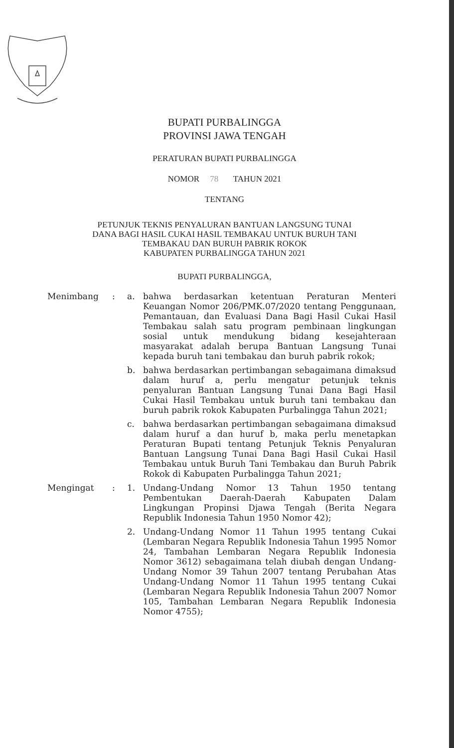BUPATI PURBALINGGA
PROVINSI JAWA TENGAH
PERATURAN BUPATI PURBALINGGA
NOMOR 78 TAHUN 2021
TENTANG
PETUNJUK TEKNIS PENYALURAN BANTUAN LANGSUNG TUNAI
DANA BAGI HASIL CUKAI HASIL TEMBAKAU UNTUK BURUH TANI
TEMBAKAU DAN BURUH PABRIK ROKOK
KABUPATEN PURBALINGGA TAHUN 2021
BUPATI PURBALINGGA,
| Menimbang | : | a. | bahwa berdasarkan ketentuan Peraturan Menteri Keuangan Nomor 206/PMK.07/2020 tentang Penggunaan, Pemantauan, dan Evaluasi Dana Bagi Hasil Cukai Hasil Tembakau salah satu program pembinaan lingkungan sosial untuk mendukung bidang kesejahteraan masyarakat adalah berupa Bantuan Langsung Tunai kepada buruh tani tembakau dan buruh pabrik rokok; |
| | | b. | bahwa berdasarkan pertimbangan sebagaimana dimaksud dalam huruf a, perlu mengatur petunjuk teknis penyaluran Bantuan Langsung Tunai Dana Bagi Hasil Cukai Hasil Tembakau untuk buruh tani tembakau dan buruh pabrik rokok Kabupaten Purbalingga Tahun 2021; |
| | | c. | bahwa berdasarkan pertimbangan sebagaimana dimaksud dalam huruf a dan huruf b, maka perlu menetapkan Peraturan Bupati tentang Petunjuk Teknis Penyaluran Bantuan Langsung Tunai Dana Bagi Hasil Cukai Hasil Tembakau untuk Buruh Tani Tembakau dan Buruh Pabrik Rokok di Kabupaten Purbalingga Tahun 2021; |
| Mengingat | : | 1. | Undang-Undang Nomor 13 Tahun 1950 tentang Pembentukan Daerah-Daerah Kabupaten Dalam Lingkungan Propinsi Djawa Tengah (Berita Negara Republik Indonesia Tahun 1950 Nomor 42); |
| | | 2. | Undang-Undang Nomor 11 Tahun 1995 tentang Cukai (Lembaran Negara Republik Indonesia Tahun 1995 Nomor 24, Tambahan Lembaran Negara Republik Indonesia Nomor 3612) sebagaimana telah diubah dengan Undang-Undang Nomor 39 Tahun 2007 tentang Perubahan Atas Undang-Undang Nomor 11 Tahun 1995 tentang Cukai (Lembaran Negara Republik Indonesia Tahun 2007 Nomor 105, Tambahan Lembaran Negara Republik Indonesia Nomor 4755); |